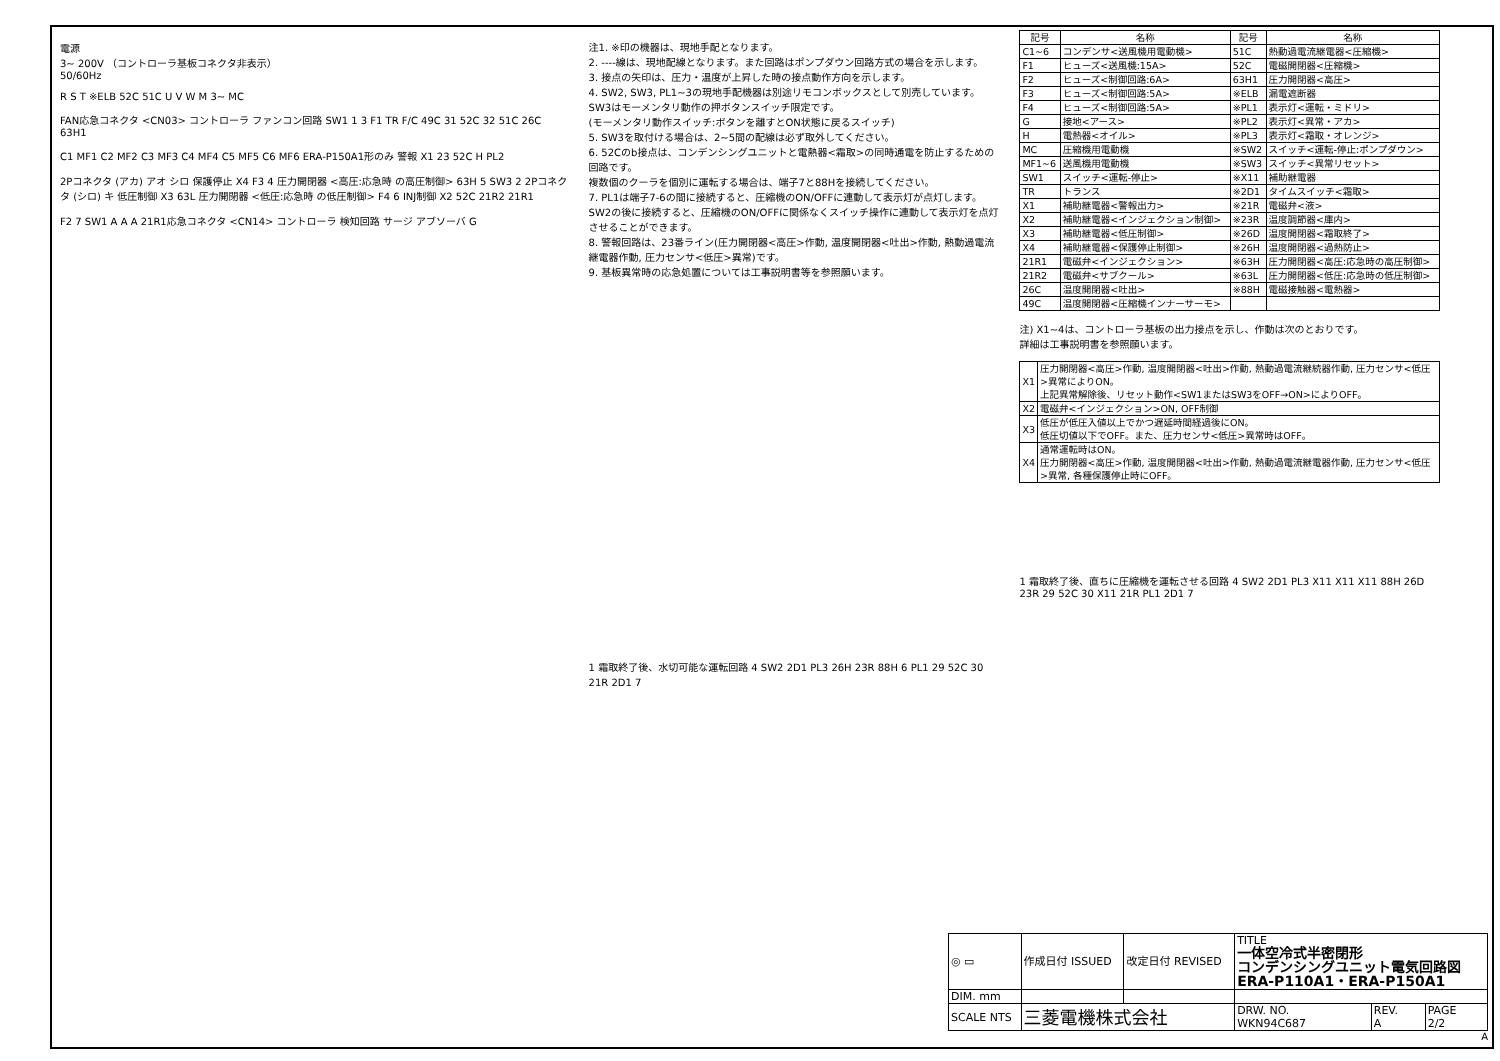電源
3~ 200V （コントローラ基板コネクタ非表示）
50/60Hz
R S T ※ELB 52C 51C U V W M 3~ MC
FAN応急コネクタ <CN03> コントローラ ファンコン回路 SW1 1 3 F1 TR F/C 49C 31 52C 32 51C 26C 63H1
C1 MF1 C2 MF2 C3 MF3 C4 MF4 C5 MF5 C6 MF6 ERA-P150A1形のみ 警報 X1 23 52C H PL2
2Pコネクタ (アカ) アオ シロ 保護停止 X4 F3 4 圧力開閉器 <高圧:応急時 の高圧制御> 63H 5 SW3 2 2Pコネクタ (シロ) キ 低圧制御 X3 63L 圧力開閉器 <低圧:応急時 の低圧制御> F4 6 INJ制御 X2 52C 21R2 21R1
F2 7 SW1 A A A 21R1応急コネクタ <CN14> コントローラ 検知回路 サージ アブソーバ G
注1. ※印の機器は、現地手配となります。
2. ----線は、現地配線となります。また回路はポンプダウン回路方式の場合を示します。
3. 接点の矢印は、圧力・温度が上昇した時の接点動作方向を示します。
4. SW2, SW3, PL1~3の現地手配機器は別途リモコンボックスとして別売しています。
SW3はモーメンタリ動作の押ボタンスイッチ限定です。
(モーメンタリ動作スイッチ:ボタンを離すとON状態に戻るスイッチ)
5. SW3を取付ける場合は、2~5間の配線は必ず取外してください。
6. 52Cのb接点は、コンデンシングユニットと電熱器<霜取>の同時通電を防止するための回路です。
複数個のクーラを個別に運転する場合は、端子7と88Hを接続してください。
7. PL1は端子7-6の間に接続すると、圧縮機のON/OFFに連動して表示灯が点灯します。
SW2の後に接続すると、圧縮機のON/OFFに関係なくスイッチ操作に連動して表示灯を点灯させることができます。
8. 警報回路は、23番ライン(圧力開閉器<高圧>作動, 温度開閉器<吐出>作動, 熱動過電流継電器作動, 圧力センサ<低圧>異常)です。
9. 基板異常時の応急処置については工事説明書等を参照願います。
1 霜取終了後、水切可能な運転回路 4 SW2 2D1 PL3 26H 23R 88H 6 PL1 29 52C 30 21R 2D1 7
| 記号 | 名称 | 記号 | 名称 |
| --- | --- | --- | --- |
| C1~6 | コンデンサ<送風機用電動機> | 51C | 熱動過電流継電器<圧縮機> |
| F1 | ヒューズ<送風機:15A> | 52C | 電磁開閉器<圧縮機> |
| F2 | ヒューズ<制御回路:6A> | 63H1 | 圧力開閉器<高圧> |
| F3 | ヒューズ<制御回路:5A> | ※ELB | 漏電遮断器 |
| F4 | ヒューズ<制御回路:5A> | ※PL1 | 表示灯<運転・ミドリ> |
| G | 接地<アース> | ※PL2 | 表示灯<異常・アカ> |
| H | 電熱器<オイル> | ※PL3 | 表示灯<霜取・オレンジ> |
| MC | 圧縮機用電動機 | ※SW2 | スイッチ<運転-停止:ポンプダウン> |
| MF1~6 | 送風機用電動機 | ※SW3 | スイッチ<異常リセット> |
| SW1 | スイッチ<運転-停止> | ※X11 | 補助継電器 |
| TR | トランス | ※2D1 | タイムスイッチ<霜取> |
| X1 | 補助継電器<警報出力> | ※21R | 電磁弁<液> |
| X2 | 補助継電器<インジェクション制御> | ※23R | 温度調節器<庫内> |
| X3 | 補助継電器<低圧制御> | ※26D | 温度開閉器<霜取終了> |
| X4 | 補助継電器<保護停止制御> | ※26H | 温度開閉器<過熱防止> |
| 21R1 | 電磁弁<インジェクション> | ※63H | 圧力開閉器<高圧:応急時の高圧制御> |
| 21R2 | 電磁弁<サブクール> | ※63L | 圧力開閉器<低圧:応急時の低圧制御> |
| 26C | 温度開閉器<吐出> | ※88H | 電磁接触器<電熱器> |
| 49C | 温度開閉器<圧縮機インナーサーモ> | | |
注) X1~4は、コントローラ基板の出力接点を示し、作動は次のとおりです。
詳細は工事説明書を参照願います。
| X1 | 圧力開閉器<高圧>作動, 温度開閉器<吐出>作動, 熱動過電流継続器作動, 圧力センサ<低圧>異常によりON。 上記異常解除後、リセット動作<SW1またはSW3をOFF→ON>によりOFF。 |
| X2 | 電磁弁<インジェクション>ON, OFF制御 |
| X3 | 低圧が低圧入値以上でかつ遅延時間経過後にON。 低圧切値以下でOFF。また、圧力センサ<低圧>異常時はOFF。 |
| X4 | 通常運転時はON。 圧力開閉器<高圧>作動, 温度開閉器<吐出>作動, 熱動過電流継電器作動, 圧力センサ<低圧>異常, 各種保護停止時にOFF。 |
1 霜取終了後、直ちに圧縮機を運転させる回路 4 SW2 2D1 PL3 X11 X11 X11 88H 26D 23R 29 52C 30 X11 21R PL1 2D1 7
| ◎ ▭ | 作成日付 ISSUED | 改定日付 REVISED | TITLE 一体空冷式半密閉形 コンデンシングユニット電気回路図 ERA-P110A1・ERA-P150A1 | | |
| DIM. mm | | | | | |
| SCALE NTS | 三菱電機株式会社 | | DRW. NO. WKN94C687 | REV. A | PAGE 2/2 |
A